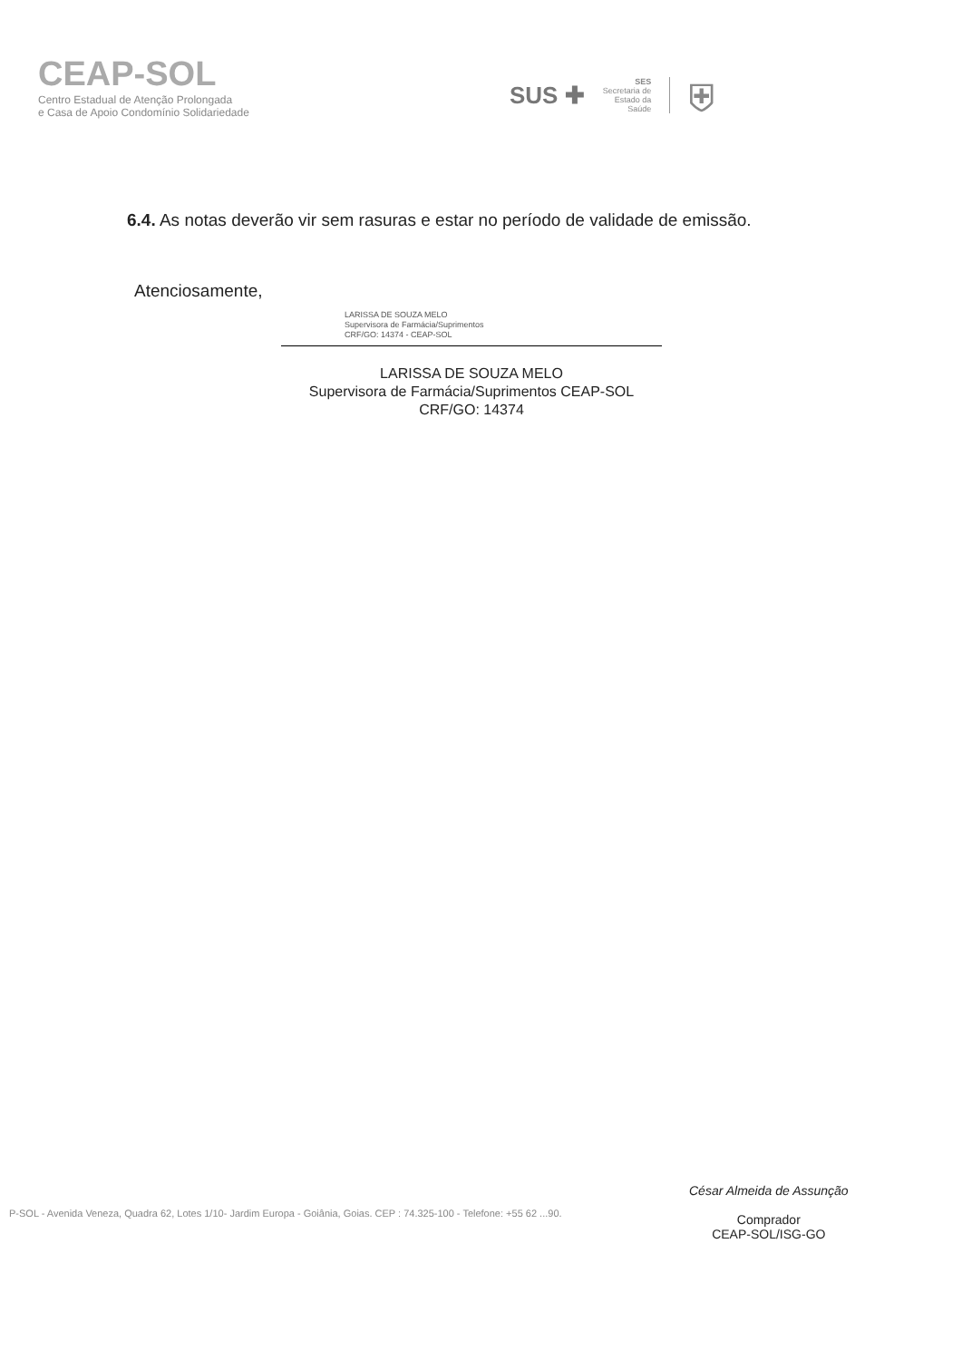CEAP-SOL
Centro Estadual de Atenção Prolongada
e Casa de Apoio Condomínio Solidariedade
SUS ✚
SES
Secretaria de
Estado da
Saúde
⛨
6.4. As notas deverão vir sem rasuras e estar no período de validade de emissão.
Atenciosamente,
LARISSA DE SOUZA MELO
Supervisora de Farmácia/Suprimentos
CRF/GO: 14374 - CEAP-SOL
LARISSA DE SOUZA MELO
Supervisora de Farmácia/Suprimentos CEAP-SOL
CRF/GO: 14374
César Almeida de Assunção
Comprador
CEAP-SOL/ISG-GO
P-SOL - Avenida Veneza, Quadra 62, Lotes 1/10- Jardim Europa - Goiânia, Goias. CEP : 74.325-100 - Telefone: +55 62 ...90.